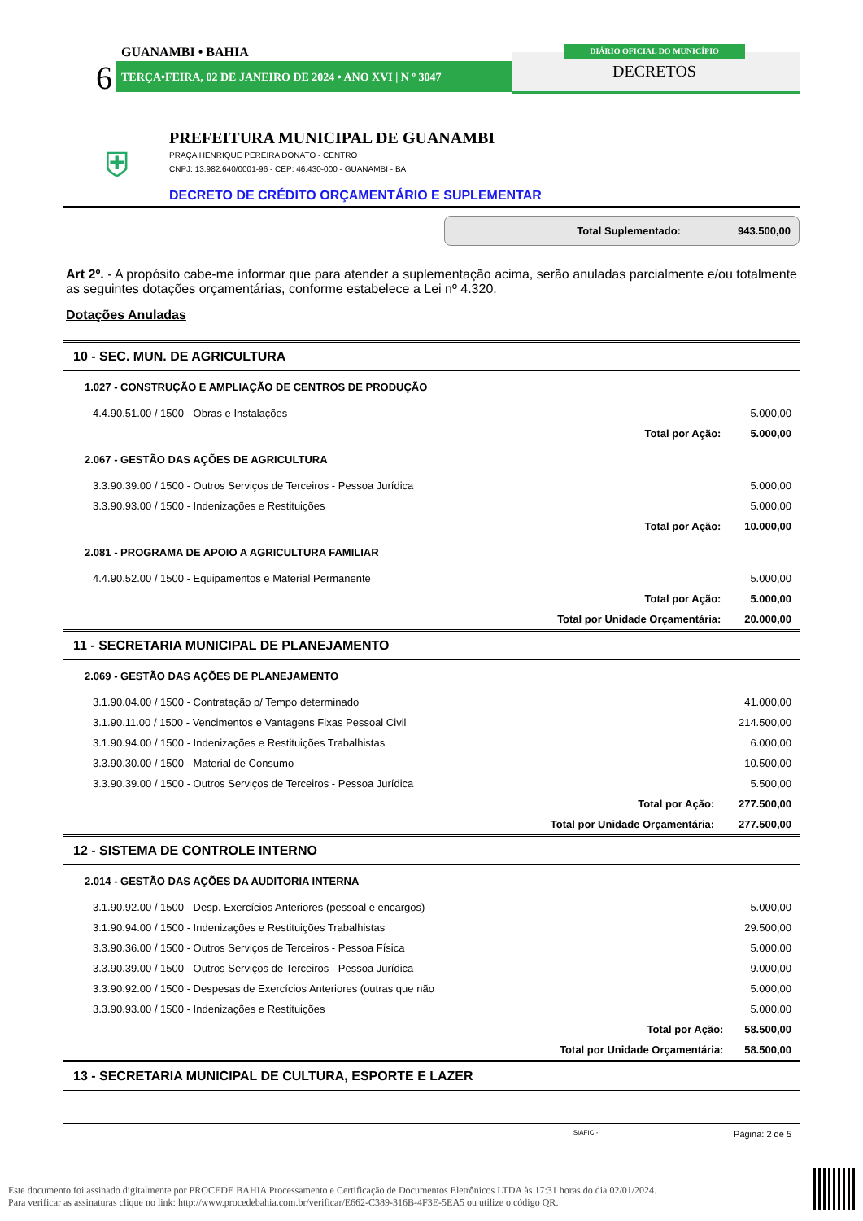GUANAMBI • BAHIA
6 TERÇA•FEIRA, 02 DE JANEIRO DE 2024 • ANO XVI | N º 3047
DIÁRIO OFICIAL DO MUNICÍPIO
DECRETOS
⛨
PREFEITURA MUNICIPAL DE GUANAMBI
PRAÇA HENRIQUE PEREIRA DONATO - CENTRO
CNPJ: 13.982.640/0001-96 - CEP: 46.430-000 - GUANAMBI - BA
DECRETO DE CRÉDITO ORÇAMENTÁRIO E SUPLEMENTAR
Total Suplementado: 943.500,00
Art 2º. - A propósito cabe-me informar que para atender a suplementação acima, serão anuladas parcialmente e/ou totalmente as seguintes dotações orçamentárias, conforme estabelece a Lei nº 4.320.
Dotações Anuladas
10 - SEC. MUN. DE AGRICULTURA
| 1.027 - CONSTRUÇÃO E AMPLIAÇÃO DE CENTROS DE PRODUÇÃO | | |
| 4.4.90.51.00 / 1500 - Obras e Instalações | | 5.000,00 |
| | Total por Ação: | 5.000,00 |
| 2.067 - GESTÃO DAS AÇÕES DE AGRICULTURA | | |
| 3.3.90.39.00 / 1500 - Outros Serviços de Terceiros - Pessoa Jurídica | | 5.000,00 |
| 3.3.90.93.00 / 1500 - Indenizações e Restituições | | 5.000,00 |
| | Total por Ação: | 10.000,00 |
| 2.081 - PROGRAMA DE APOIO A AGRICULTURA FAMILIAR | | |
| 4.4.90.52.00 / 1500 - Equipamentos e Material Permanente | | 5.000,00 |
| | Total por Ação: | 5.000,00 |
| | Total por Unidade Orçamentária: | 20.000,00 |
11 - SECRETARIA MUNICIPAL DE PLANEJAMENTO
| 2.069 - GESTÃO DAS AÇÕES DE PLANEJAMENTO | | |
| 3.1.90.04.00 / 1500 - Contratação p/ Tempo determinado | | 41.000,00 |
| 3.1.90.11.00 / 1500 - Vencimentos e Vantagens Fixas Pessoal Civil | | 214.500,00 |
| 3.1.90.94.00 / 1500 - Indenizações e Restituições Trabalhistas | | 6.000,00 |
| 3.3.90.30.00 / 1500 - Material de Consumo | | 10.500,00 |
| 3.3.90.39.00 / 1500 - Outros Serviços de Terceiros - Pessoa Jurídica | | 5.500,00 |
| | Total por Ação: | 277.500,00 |
| | Total por Unidade Orçamentária: | 277.500,00 |
12 - SISTEMA DE CONTROLE INTERNO
| 2.014 - GESTÃO DAS AÇÕES DA AUDITORIA INTERNA | | |
| 3.1.90.92.00 / 1500 - Desp. Exercícios Anteriores (pessoal e encargos) | | 5.000,00 |
| 3.1.90.94.00 / 1500 - Indenizações e Restituições Trabalhistas | | 29.500,00 |
| 3.3.90.36.00 / 1500 - Outros Serviços de Terceiros - Pessoa Física | | 5.000,00 |
| 3.3.90.39.00 / 1500 - Outros Serviços de Terceiros - Pessoa Jurídica | | 9.000,00 |
| 3.3.90.92.00 / 1500 - Despesas de Exercícios Anteriores (outras que não | | 5.000,00 |
| 3.3.90.93.00 / 1500 - Indenizações e Restituições | | 5.000,00 |
| | Total por Ação: | 58.500,00 |
| | Total por Unidade Orçamentária: | 58.500,00 |
13 - SECRETARIA MUNICIPAL DE CULTURA, ESPORTE E LAZER
SIAFIC - Página: 2 de 5
Este documento foi assinado digitalmente por PROCEDE BAHIA Processamento e Certificação de Documentos Eletrônicos LTDA às 17:31 horas do dia 02/01/2024.
Para verificar as assinaturas clique no link: http://www.procedebahia.com.br/verificar/E662-C389-316B-4F3E-5EA5 ou utilize o código QR.